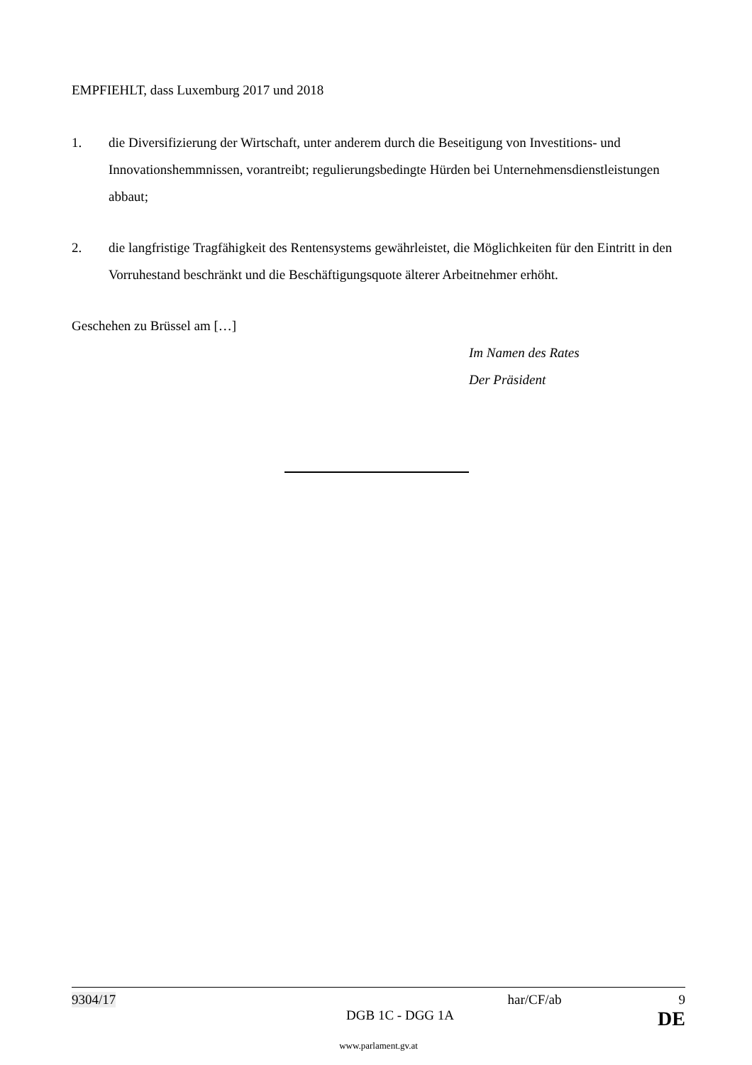EMPFIEHLT, dass Luxemburg 2017 und 2018
1. die Diversifizierung der Wirtschaft, unter anderem durch die Beseitigung von Investitions- und Innovationshemmnissen, vorantreibt; regulierungsbedingte Hürden bei Unternehmensdienstleistungen abbaut;
2. die langfristige Tragfähigkeit des Rentensystems gewährleistet, die Möglichkeiten für den Eintritt in den Vorruhestand beschränkt und die Beschäftigungsquote älterer Arbeitnehmer erhöht.
Geschehen zu Brüssel am […]
Im Namen des Rates
Der Präsident
9304/17 har/CF/ab 9
DGB 1C - DGG 1A DE
www.parlament.gv.at